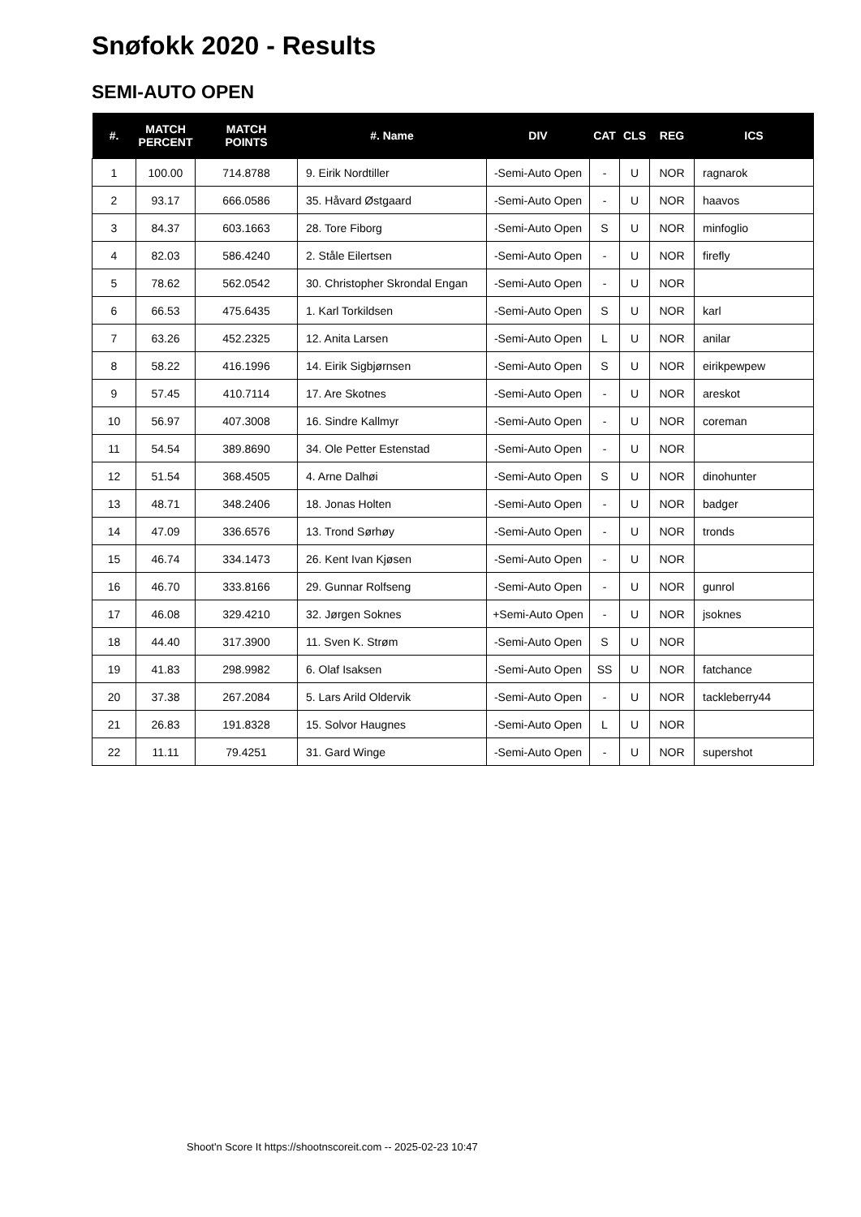Snøfokk 2020 - Results
SEMI-AUTO OPEN
| #. | MATCH PERCENT | MATCH POINTS | #. Name | DIV | CAT | CLS | REG | ICS |
| --- | --- | --- | --- | --- | --- | --- | --- | --- |
| 1 | 100.00 | 714.8788 | 9. Eirik Nordtiller | -Semi-Auto Open | - | U | NOR | ragnarok |
| 2 | 93.17 | 666.0586 | 35. Håvard Østgaard | -Semi-Auto Open | - | U | NOR | haavos |
| 3 | 84.37 | 603.1663 | 28. Tore Fiborg | -Semi-Auto Open | S | U | NOR | minfoglio |
| 4 | 82.03 | 586.4240 | 2. Ståle Eilertsen | -Semi-Auto Open | - | U | NOR | firefly |
| 5 | 78.62 | 562.0542 | 30. Christopher Skrondal Engan | -Semi-Auto Open | - | U | NOR | |
| 6 | 66.53 | 475.6435 | 1. Karl Torkildsen | -Semi-Auto Open | S | U | NOR | karl |
| 7 | 63.26 | 452.2325 | 12. Anita Larsen | -Semi-Auto Open | L | U | NOR | anilar |
| 8 | 58.22 | 416.1996 | 14. Eirik Sigbjørnsen | -Semi-Auto Open | S | U | NOR | eirikpewpew |
| 9 | 57.45 | 410.7114 | 17. Are Skotnes | -Semi-Auto Open | - | U | NOR | areskot |
| 10 | 56.97 | 407.3008 | 16. Sindre Kallmyr | -Semi-Auto Open | - | U | NOR | coreman |
| 11 | 54.54 | 389.8690 | 34. Ole Petter Estenstad | -Semi-Auto Open | - | U | NOR | |
| 12 | 51.54 | 368.4505 | 4. Arne Dalhøi | -Semi-Auto Open | S | U | NOR | dinohunter |
| 13 | 48.71 | 348.2406 | 18. Jonas Holten | -Semi-Auto Open | - | U | NOR | badger |
| 14 | 47.09 | 336.6576 | 13. Trond Sørhøy | -Semi-Auto Open | - | U | NOR | tronds |
| 15 | 46.74 | 334.1473 | 26. Kent Ivan Kjøsen | -Semi-Auto Open | - | U | NOR | |
| 16 | 46.70 | 333.8166 | 29. Gunnar Rolfseng | -Semi-Auto Open | - | U | NOR | gunrol |
| 17 | 46.08 | 329.4210 | 32. Jørgen Soknes | +Semi-Auto Open | - | U | NOR | jsoknes |
| 18 | 44.40 | 317.3900 | 11. Sven K. Strøm | -Semi-Auto Open | S | U | NOR | |
| 19 | 41.83 | 298.9982 | 6. Olaf Isaksen | -Semi-Auto Open | SS | U | NOR | fatchance |
| 20 | 37.38 | 267.2084 | 5. Lars Arild Oldervik | -Semi-Auto Open | - | U | NOR | tackleberry44 |
| 21 | 26.83 | 191.8328 | 15. Solvor Haugnes | -Semi-Auto Open | L | U | NOR | |
| 22 | 11.11 | 79.4251 | 31. Gard Winge | -Semi-Auto Open | - | U | NOR | supershot |
Shoot'n Score It https://shootnscoreit.com -- 2025-02-23 10:47